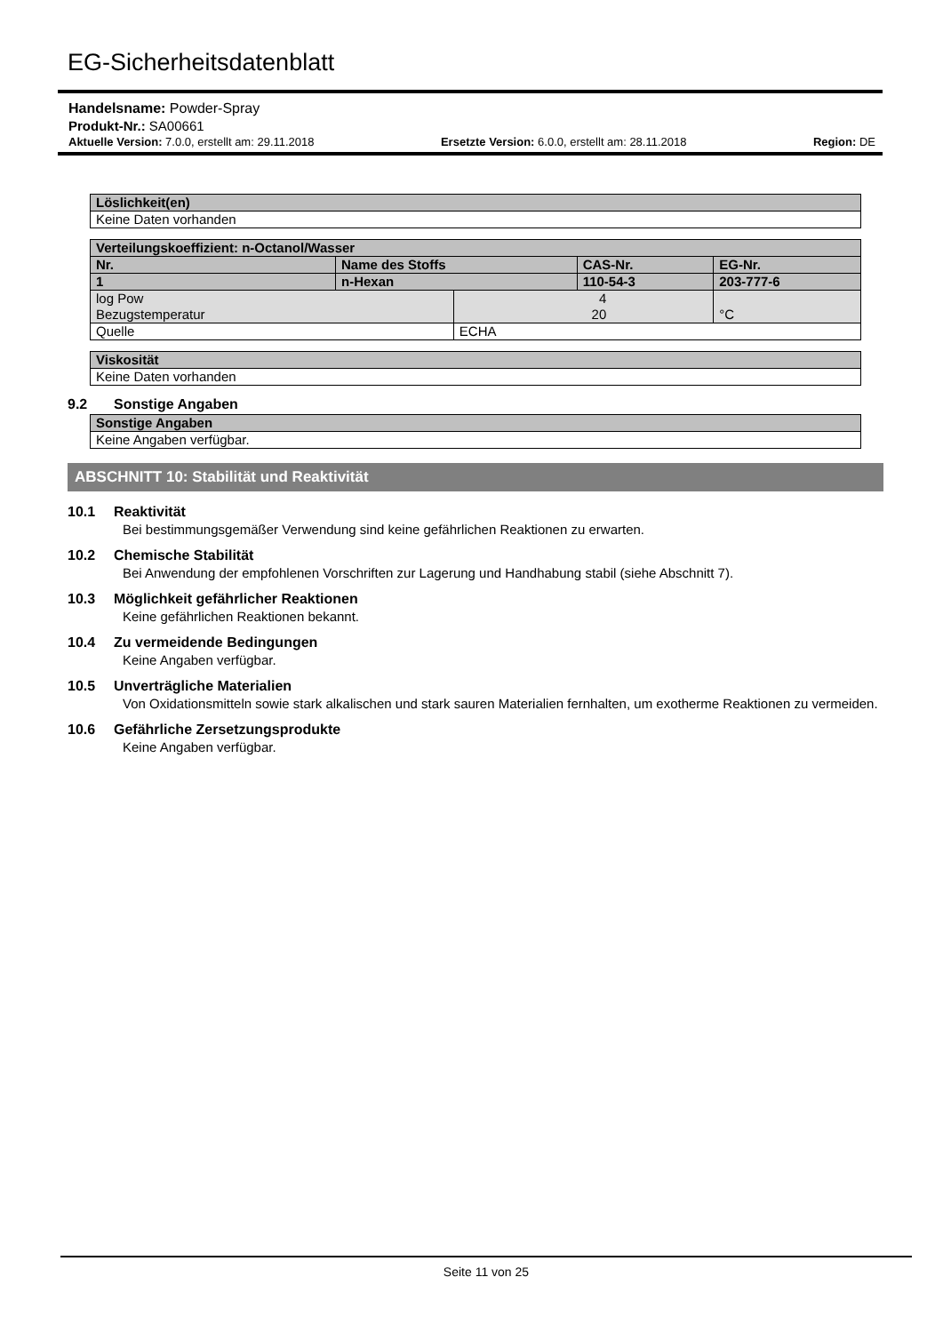EG-Sicherheitsdatenblatt
Handelsname: Powder-Spray
Produkt-Nr.: SA00661
Aktuelle Version: 7.0.0, erstellt am: 29.11.2018 Ersetzte Version: 6.0.0, erstellt am: 28.11.2018 Region: DE
| Löslichkeit(en) |
| --- |
| Keine Daten vorhanden |
| Verteilungskoeffizient: n-Octanol/Wasser | | | | |
| --- | --- | --- | --- | --- |
| Nr. | Name des Stoffs | | CAS-Nr. | EG-Nr. |
| 1 | n-Hexan | | 110-54-3 | 203-777-6 |
| log Pow | | 4 | | |
| Bezugstemperatur | | 20 | | °C |
| Quelle | | ECHA | | |
| Viskosität |
| --- |
| Keine Daten vorhanden |
9.2 Sonstige Angaben
| Sonstige Angaben |
| --- |
| Keine Angaben verfügbar. |
ABSCHNITT 10: Stabilität und Reaktivität
10.1 Reaktivität
Bei bestimmungsgemäßer Verwendung sind keine gefährlichen Reaktionen zu erwarten.
10.2 Chemische Stabilität
Bei Anwendung der empfohlenen Vorschriften zur Lagerung und Handhabung stabil (siehe Abschnitt 7).
10.3 Möglichkeit gefährlicher Reaktionen
Keine gefährlichen Reaktionen bekannt.
10.4 Zu vermeidende Bedingungen
Keine Angaben verfügbar.
10.5 Unverträgliche Materialien
Von Oxidationsmitteln sowie stark alkalischen und stark sauren Materialien fernhalten, um exotherme Reaktionen zu vermeiden.
10.6 Gefährliche Zersetzungsprodukte
Keine Angaben verfügbar.
Seite 11 von 25